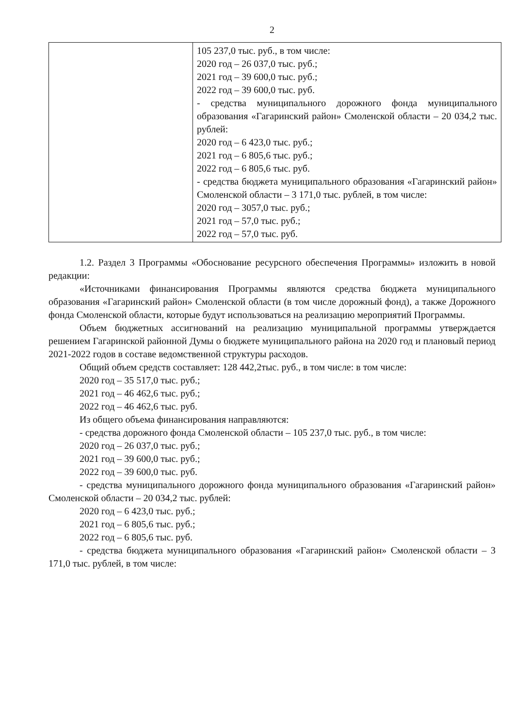2
| | 105 237,0 тыс. руб., в том числе: 2020 год – 26 037,0 тыс. руб.; 2021 год – 39 600,0 тыс. руб.; 2022 год – 39 600,0 тыс. руб. - средства муниципального дорожного фонда муниципального образования «Гагаринский район» Смоленской области – 20 034,2 тыс. рублей: 2020 год – 6 423,0 тыс. руб.; 2021 год – 6 805,6 тыс. руб.; 2022 год – 6 805,6 тыс. руб. - средства бюджета муниципального образования «Гагаринский район» Смоленской области – 3 171,0 тыс. рублей, в том числе: 2020 год – 3057,0 тыс. руб.; 2021 год – 57,0 тыс. руб.; 2022 год – 57,0 тыс. руб. |
1.2. Раздел 3 Программы «Обоснование ресурсного обеспечения Программы» изложить в новой редакции:
«Источниками финансирования Программы являются средства бюджета муниципального образования «Гагаринский район» Смоленской области (в том числе дорожный фонд), а также Дорожного фонда Смоленской области, которые будут использоваться на реализацию мероприятий Программы.
Объем бюджетных ассигнований на реализацию муниципальной программы утверждается решением Гагаринской районной Думы о бюджете муниципального района на 2020 год и плановый период 2021-2022 годов в составе ведомственной структуры расходов.
Общий объем средств составляет: 128 442,2тыс. руб., в том числе: в том числе:
2020 год – 35 517,0 тыс. руб.;
2021 год – 46 462,6 тыс. руб.;
2022 год – 46 462,6 тыс. руб.
Из общего объема финансирования направляются:
- средства дорожного фонда Смоленской области – 105 237,0 тыс. руб., в том числе:
2020 год – 26 037,0 тыс. руб.;
2021 год – 39 600,0 тыс. руб.;
2022 год – 39 600,0 тыс. руб.
- средства муниципального дорожного фонда муниципального образования «Гагаринский район» Смоленской области – 20 034,2 тыс. рублей:
2020 год – 6 423,0 тыс. руб.;
2021 год – 6 805,6 тыс. руб.;
2022 год – 6 805,6 тыс. руб.
- средства бюджета муниципального образования «Гагаринский район» Смоленской области – 3 171,0 тыс. рублей, в том числе: